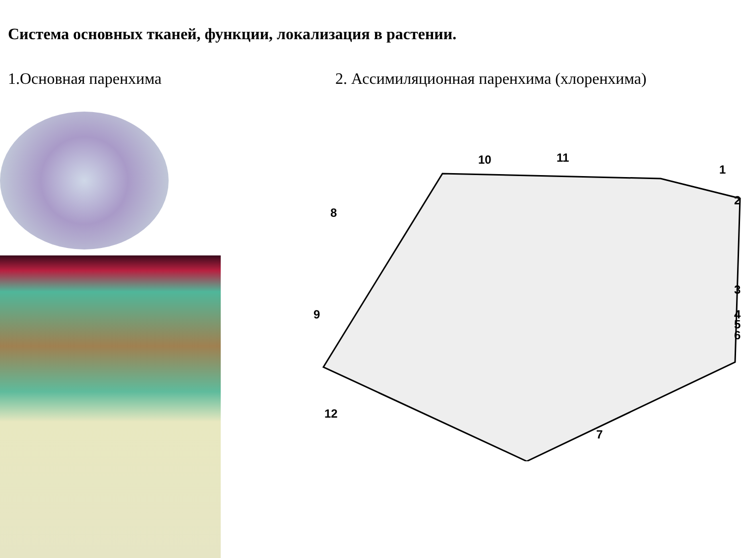Система основных тканей, функции, локализация в растении.
1.Основная паренхима 2. Ассимиляционная паренхима (хлоренхима)
10 11
1
2
8
3
4
5
6
9
12
7